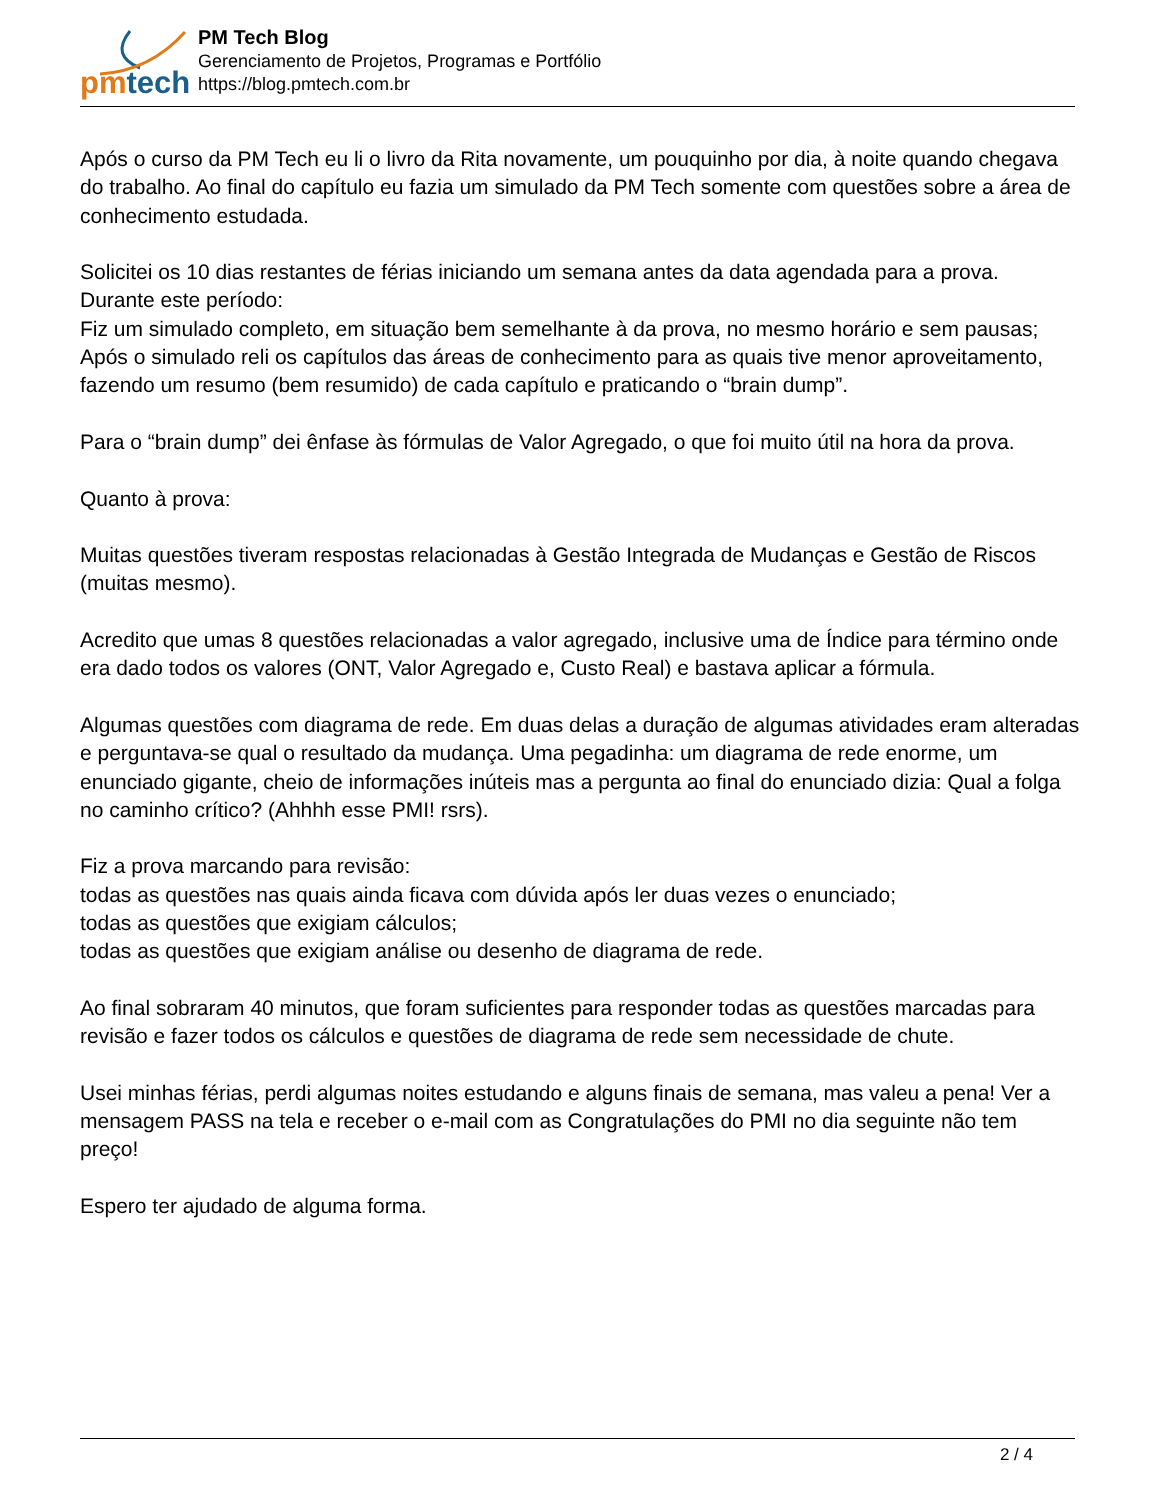pmtech
PM Tech Blog
Gerenciamento de Projetos, Programas e Portfólio
https://blog.pmtech.com.br
Após o curso da PM Tech eu li o livro da Rita novamente, um pouquinho por dia, à noite quando chegava do trabalho. Ao final do capítulo eu fazia um simulado da PM Tech somente com questões sobre a área de conhecimento estudada.
Solicitei os 10 dias restantes de férias iniciando um semana antes da data agendada para a prova.
Durante este período:
Fiz um simulado completo, em situação bem semelhante à da prova, no mesmo horário e sem pausas;
Após o simulado reli os capítulos das áreas de conhecimento para as quais tive menor aproveitamento, fazendo um resumo (bem resumido) de cada capítulo e praticando o “brain dump”.
Para o “brain dump” dei ênfase às fórmulas de Valor Agregado, o que foi muito útil na hora da prova.
Quanto à prova:
Muitas questões tiveram respostas relacionadas à Gestão Integrada de Mudanças e Gestão de Riscos (muitas mesmo).
Acredito que umas 8 questões relacionadas a valor agregado, inclusive uma de Índice para término onde era dado todos os valores (ONT, Valor Agregado e, Custo Real) e bastava aplicar a fórmula.
Algumas questões com diagrama de rede. Em duas delas a duração de algumas atividades eram alteradas e perguntava-se qual o resultado da mudança. Uma pegadinha: um diagrama de rede enorme, um enunciado gigante, cheio de informações inúteis mas a pergunta ao final do enunciado dizia: Qual a folga no caminho crítico? (Ahhhh esse PMI! rsrs).
Fiz a prova marcando para revisão:
todas as questões nas quais ainda ficava com dúvida após ler duas vezes o enunciado;
todas as questões que exigiam cálculos;
todas as questões que exigiam análise ou desenho de diagrama de rede.
Ao final sobraram 40 minutos, que foram suficientes para responder todas as questões marcadas para revisão e fazer todos os cálculos e questões de diagrama de rede sem necessidade de chute.
Usei minhas férias, perdi algumas noites estudando e alguns finais de semana, mas valeu a pena! Ver a mensagem PASS na tela e receber o e-mail com as Congratulações do PMI no dia seguinte não tem preço!
Espero ter ajudado de alguma forma.
2 / 4